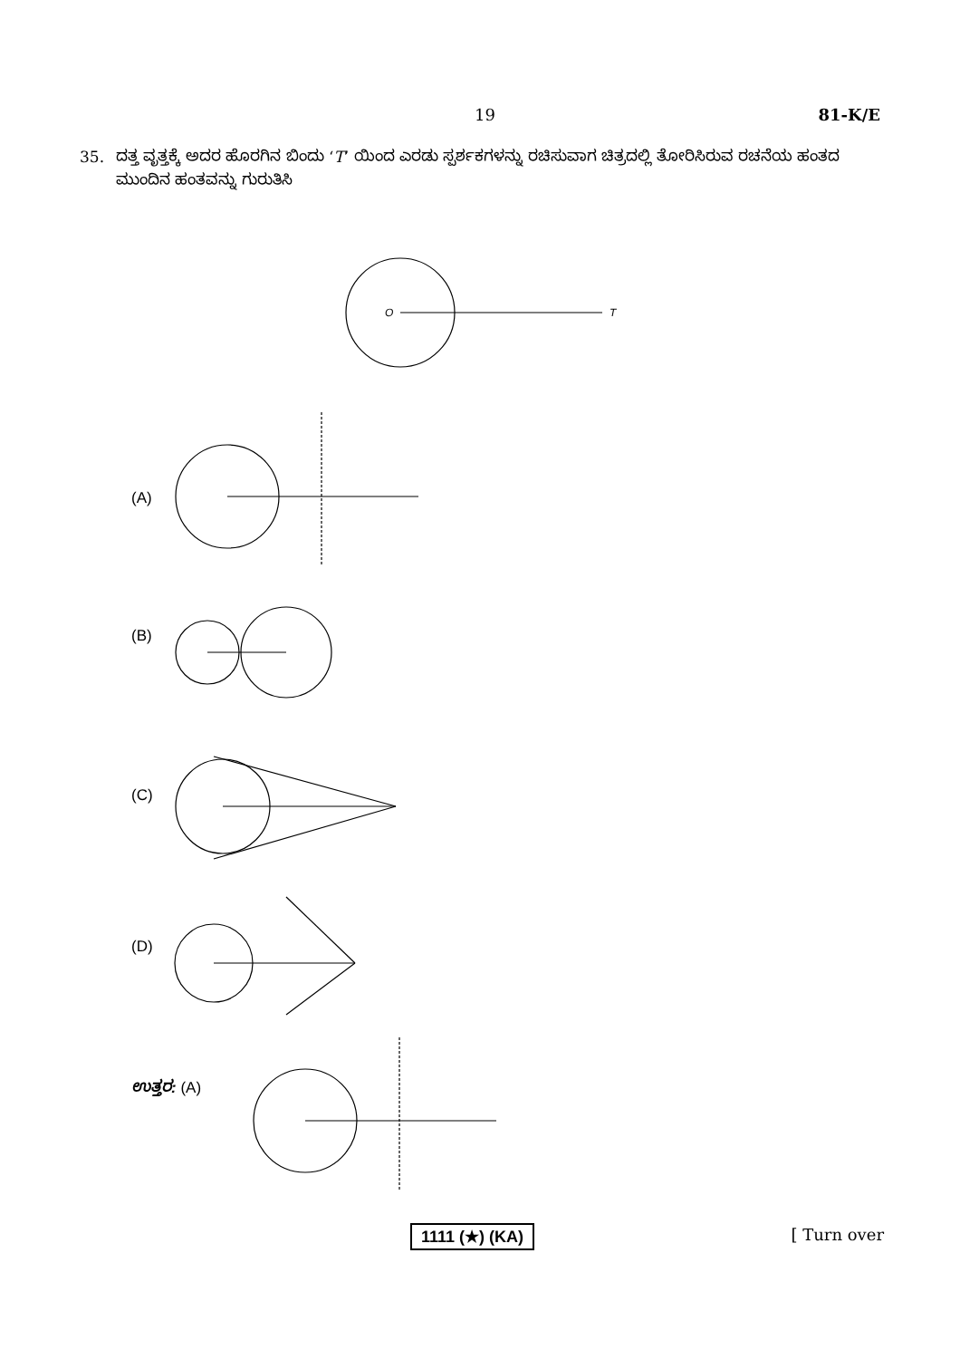19 81-K/E
35. ದತ್ತ ವೃತ್ತಕ್ಕೆ ಅದರ ಹೊರಗಿನ ಬಿಂದು ‘T’ ಯಿಂದ ಎರಡು ಸ್ಪರ್ಶಕಗಳನ್ನು ರಚಿಸುವಾಗ ಚಿತ್ರದಲ್ಲಿ ತೋರಿಸಿರುವ ರಚನೆಯ ಹಂತದ ಮುಂದಿನ ಹಂತವನ್ನು ಗುರುತಿಸಿ
(A)
(B)
(C)
(D)
ಉತ್ತರ: (A)
O T
1111 (★) (KA) [ Turn over